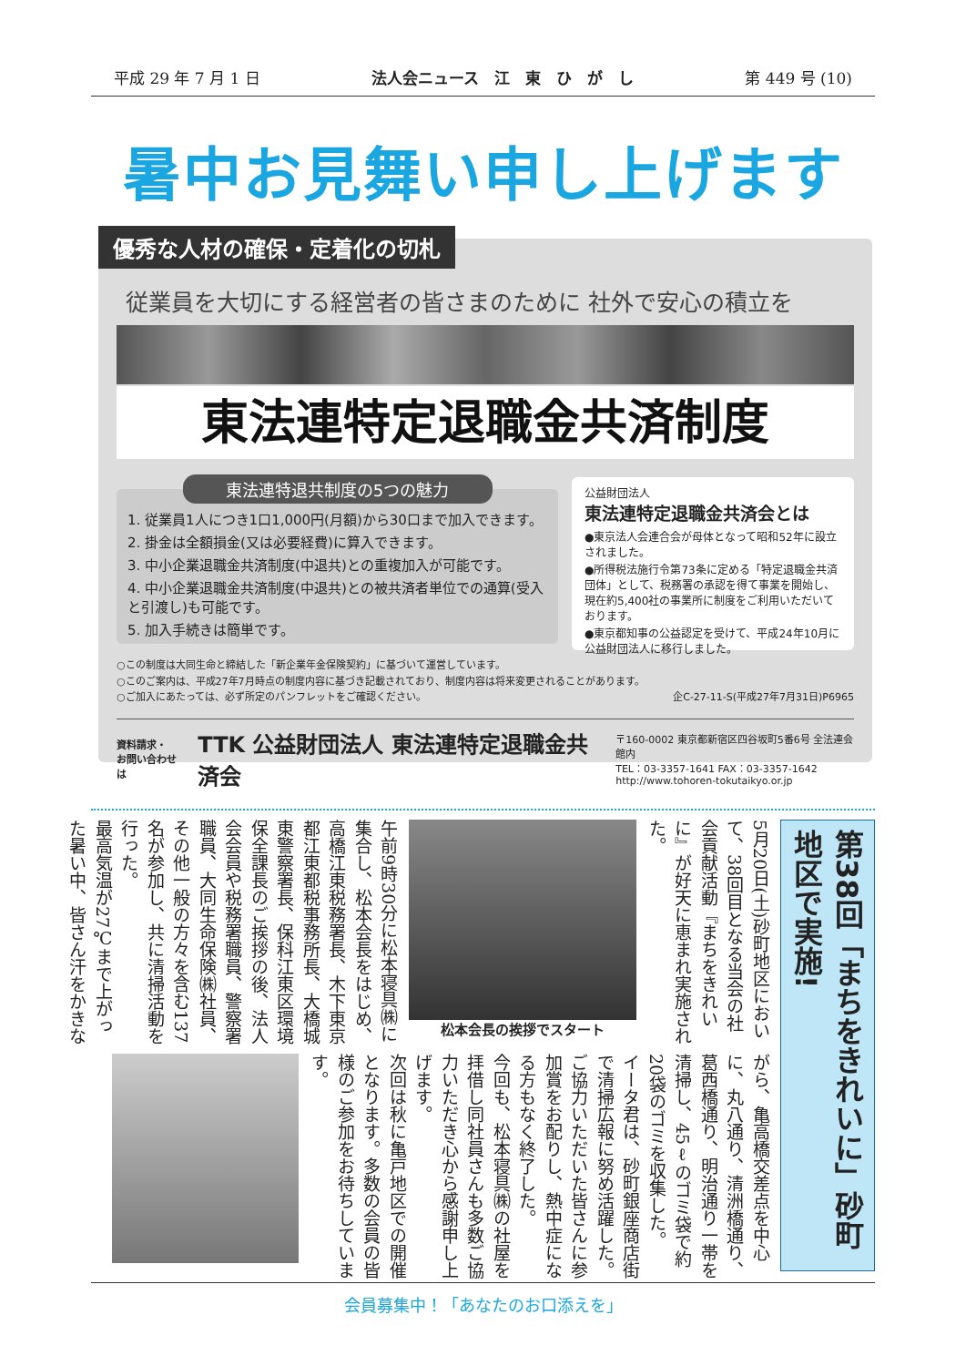平成 29 年 7 月 1 日 法人会ニュース　江　東　ひ　が　し 第 449 号 (10)
暑中お見舞い申し上げます
優秀な人材の確保・定着化の切札
従業員を大切にする経営者の皆さまのために 社外で安心の積立を
東法連特定退職金共済制度
東法連特退共制度の5つの魅力
1. 従業員1人につき1口1,000円(月額)から30口まで加入できます。
2. 掛金は全額損金(又は必要経費)に算入できます。
3. 中小企業退職金共済制度(中退共)との重複加入が可能です。
4. 中小企業退職金共済制度(中退共)との被共済者単位での通算(受入と引渡し)も可能です。
5. 加入手続きは簡単です。
公益財団法人
東法連特定退職金共済会とは
●東京法人会連合会が母体となって昭和52年に設立されました。
●所得税法施行令第73条に定める「特定退職金共済団体」として、税務署の承認を得て事業を開始し、現在約5,400社の事業所に制度をご利用いただいております。
●東京都知事の公益認定を受けて、平成24年10月に公益財団法人に移行しました。
○この制度は大同生命と締結した「新企業年金保険契約」に基づいて運営しています。
○このご案内は、平成27年7月時点の制度内容に基づき記載されており、制度内容は将来変更されることがあります。
○ご加入にあたっては、必ず所定のパンフレットをご確認ください。 企C-27-11-S(平成27年7月31日)P6965
資料請求・
お問い合わせは TTK 公益財団法人 東法連特定退職金共済会 〒160-0002 東京都新宿区四谷坂町5番6号 全法連会館内
TEL：03-3357-1641 FAX：03-3357-1642
http://www.tohoren-tokutaikyo.or.jp
第38回「まちをきれいに」砂町地区で実施!
5月20日(土)砂町地区において、38回目となる当会の社会貢献活動『まちをきれいに』が好天に恵まれ実施された。
松本会長の挨拶でスタート
午前9時30分に松本寝具㈱に集合し、松本会長をはじめ、高橋江東税務署長、木下東京都江東都税事務所長、大橋城東警察署長、保科江東区環境保全課長のご挨拶の後、法人会会員や税務署職員、警察署職員、大同生命保険㈱社員、その他一般の方々を含む137名が参加し、共に清掃活動を行った。
最高気温が27℃まで上がった暑い中、皆さん汗をかきな
がら、亀高橋交差点を中心に、丸八通り、清洲橋通り、葛西橋通り、明治通り一帯を清掃し、45ℓのゴミ袋で約20袋のゴミを収集した。
イータ君は、砂町銀座商店街で清掃広報に努め活躍した。
ご協力いただいた皆さんに参加賞をお配りし、熱中症になる方もなく終了した。
今回も、松本寝具㈱の社屋を拝借し同社員さんも多数ご協力いただき心から感謝申し上げます。
次回は秋に亀戸地区での開催となります。多数の会員の皆様のご参加をお待ちしています。
会員募集中！「あなたのお口添えを」